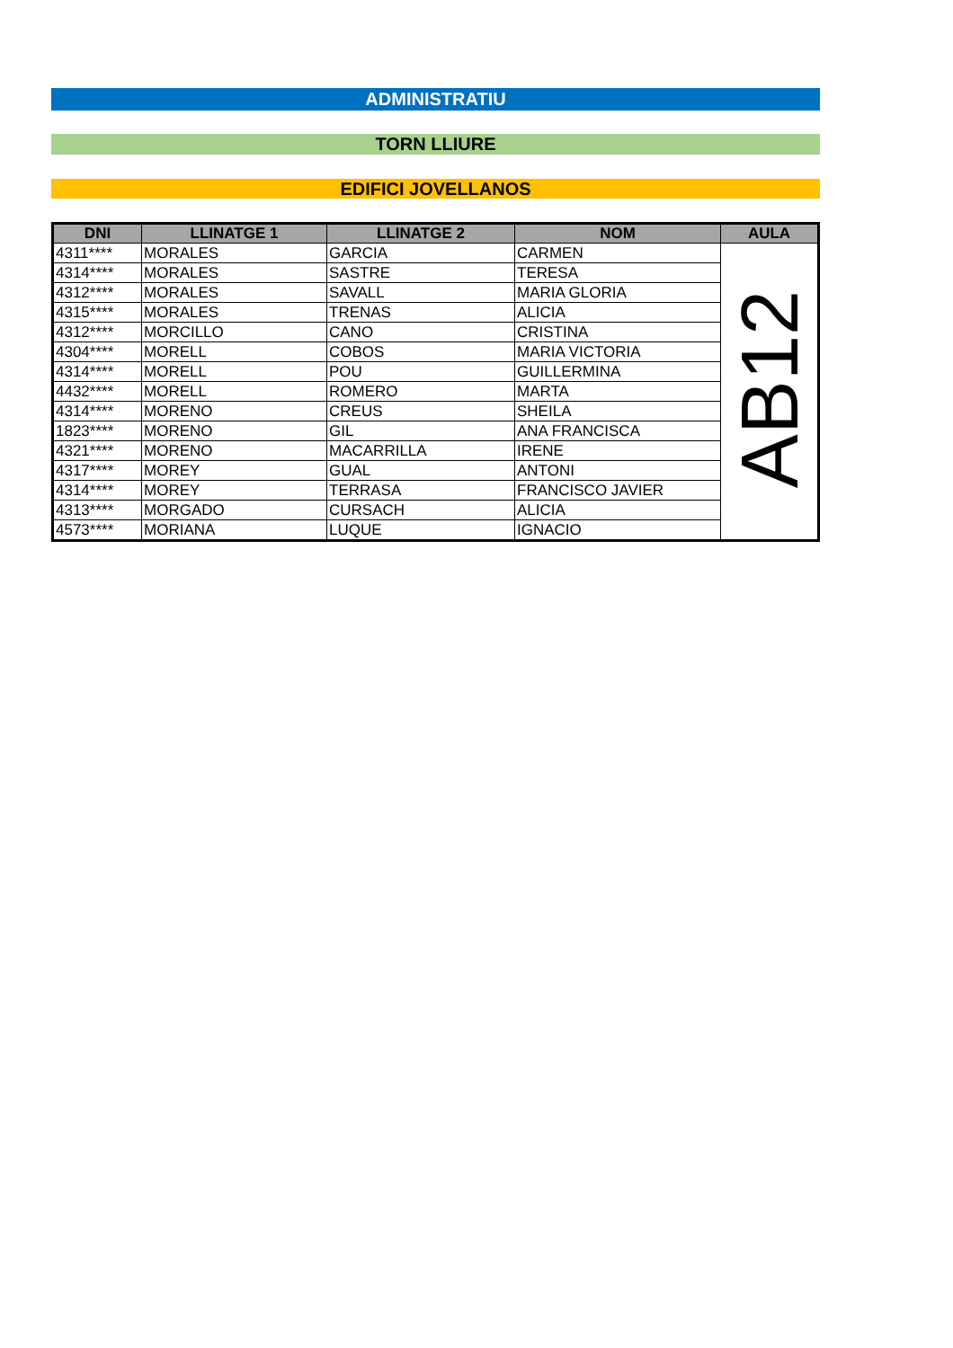ADMINISTRATIU
TORN LLIURE
EDIFICI JOVELLANOS
| DNI | LLINATGE 1 | LLINATGE 2 | NOM | AULA |
| --- | --- | --- | --- | --- |
| 4311**** | MORALES | GARCIA | CARMEN | AB12 |
| 4314**** | MORALES | SASTRE | TERESA | |
| 4312**** | MORALES | SAVALL | MARIA GLORIA | |
| 4315**** | MORALES | TRENAS | ALICIA | |
| 4312**** | MORCILLO | CANO | CRISTINA | |
| 4304**** | MORELL | COBOS | MARIA VICTORIA | |
| 4314**** | MORELL | POU | GUILLERMINA | |
| 4432**** | MORELL | ROMERO | MARTA | |
| 4314**** | MORENO | CREUS | SHEILA | |
| 1823**** | MORENO | GIL | ANA FRANCISCA | |
| 4321**** | MORENO | MACARRILLA | IRENE | |
| 4317**** | MOREY | GUAL | ANTONI | |
| 4314**** | MOREY | TERRASA | FRANCISCO JAVIER | |
| 4313**** | MORGADO | CURSACH | ALICIA | |
| 4573**** | MORIANA | LUQUE | IGNACIO | |